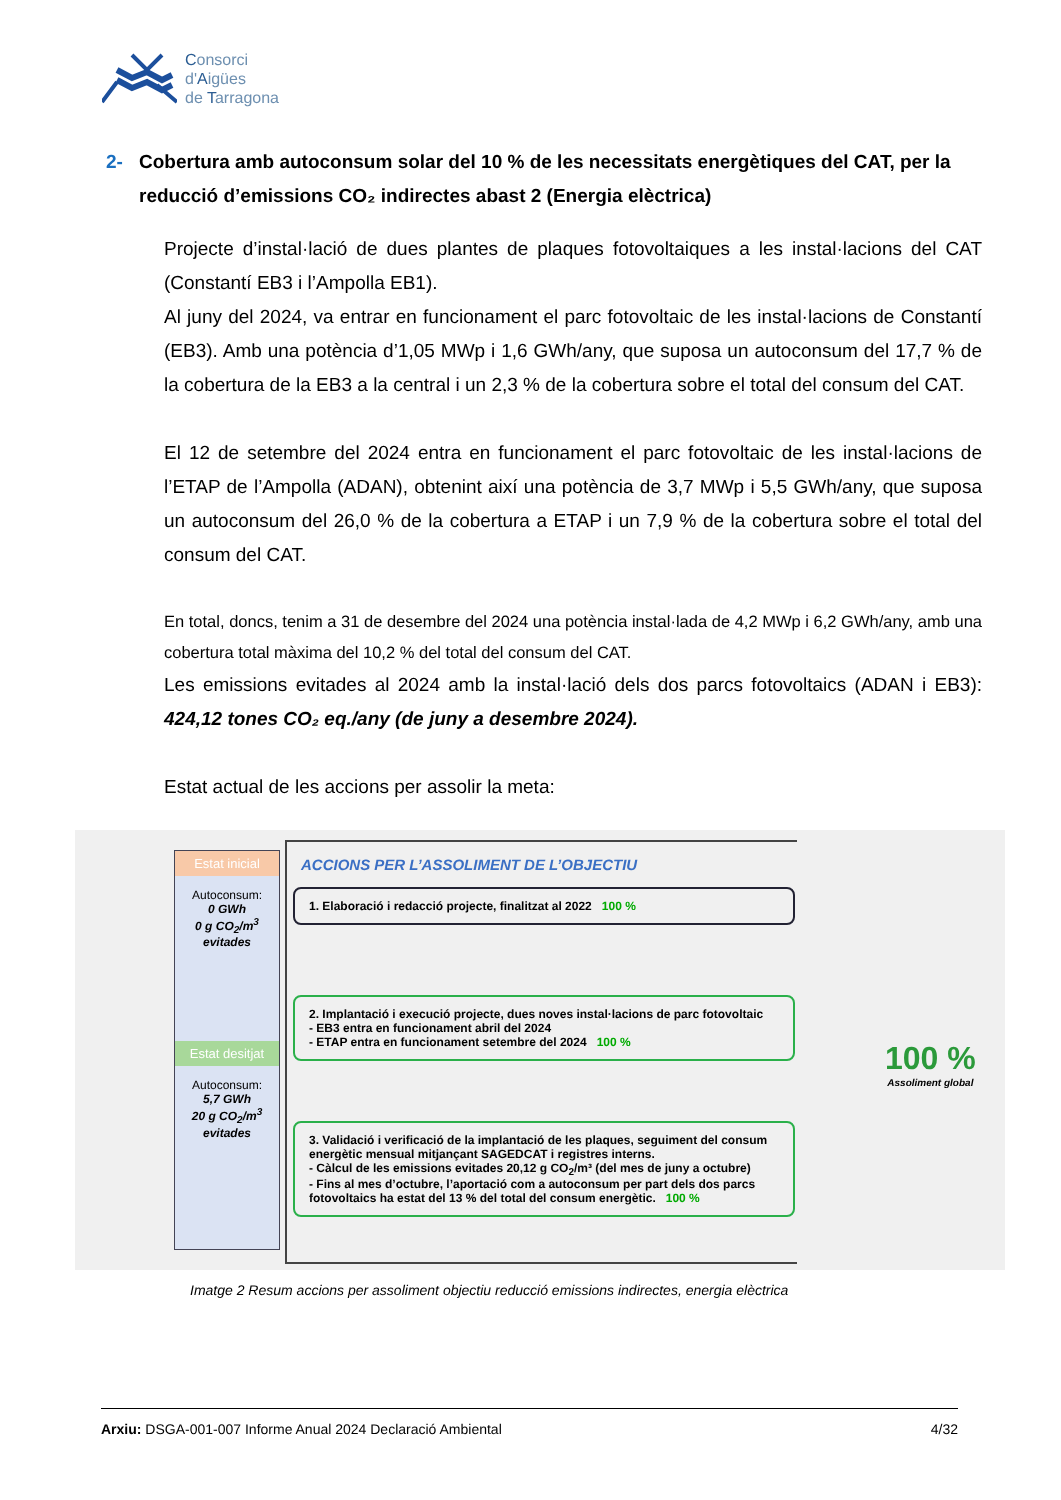Consorci
d'Aigües
de Tarragona
2- Cobertura amb autoconsum solar del 10 % de les necessitats energètiques del CAT, per la
reducció d’emissions CO₂ indirectes abast 2 (Energia elèctrica)
Projecte d’instal·lació de dues plantes de plaques fotovoltaiques a les instal·lacions del CAT (Constantí EB3 i l’Ampolla EB1).
Al juny del 2024, va entrar en funcionament el parc fotovoltaic de les instal·lacions de Constantí (EB3). Amb una potència d’1,05 MWp i 1,6 GWh/any, que suposa un autoconsum del 17,7 % de la cobertura de la EB3 a la central i un 2,3 % de la cobertura sobre el total del consum del CAT.
El 12 de setembre del 2024 entra en funcionament el parc fotovoltaic de les instal·lacions de l’ETAP de l’Ampolla (ADAN), obtenint així una potència de 3,7 MWp i 5,5 GWh/any, que suposa un autoconsum del 26,0 % de la cobertura a ETAP i un 7,9 % de la cobertura sobre el total del consum del CAT.
En total, doncs, tenim a 31 de desembre del 2024 una potència instal·lada de 4,2 MWp i 6,2 GWh/any, amb una cobertura total màxima del 10,2 % del total del consum del CAT.
Les emissions evitades al 2024 amb la instal·lació dels dos parcs fotovoltaics (ADAN i EB3): 424,12 tones CO₂ eq./any (de juny a desembre 2024).
Estat actual de les accions per assolir la meta:
Estat inicial
Autoconsum:
0 GWh
0 g CO<sub>2</sub>/m<sup>3</sup>
evitades
Estat desitjat
Autoconsum:
5,7 GWh
20 g CO<sub>2</sub>/m<sup>3</sup>
evitades
ACCIONS PER L’ASSOLIMENT DE L’OBJECTIU
1. Elaboració i redacció projecte, finalitzat al 2022 100 %
2. Implantació i execució projecte, dues noves instal·lacions de parc fotovoltaic
- EB3 entra en funcionament abril del 2024
- ETAP entra en funcionament setembre del 2024 100 %
3. Validació i verificació de la implantació de les plaques, seguiment del consum energètic mensual mitjançant SAGEDCAT i registres interns.
- Càlcul de les emissions evitades 20,12 g CO<sub>2</sub>/m³ (del mes de juny a octubre)
- Fins al mes d’octubre, l’aportació com a autoconsum per part dels dos parcs fotovoltaics ha estat del 13 % del total del consum energètic. 100 %
100 %
Assoliment global
Imatge 2 Resum accions per assoliment objectiu reducció emissions indirectes, energia elèctrica
Arxiu: DSGA-001-007 Informe Anual 2024 Declaració Ambiental 4/32